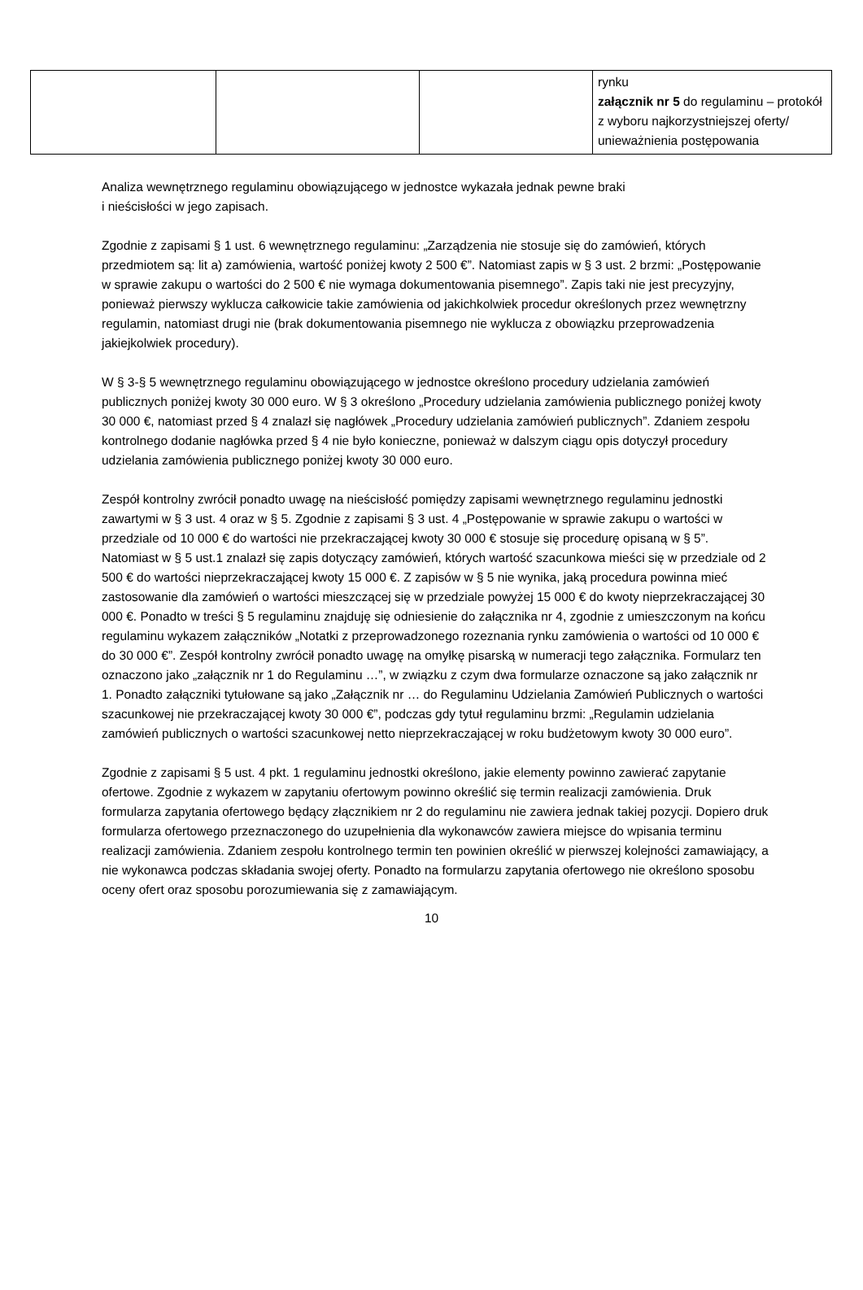| | | | rynku załącznik nr 5 do regulaminu – protokół z wyboru najkorzystniejszej oferty/ unieważnienia postępowania |
Analiza wewnętrznego regulaminu obowiązującego w jednostce wykazała jednak pewne braki
i nieścisłości w jego zapisach.
Zgodnie z zapisami § 1 ust. 6 wewnętrznego regulaminu: „Zarządzenia nie stosuje się do zamówień, których przedmiotem są: lit a) zamówienia, wartość poniżej kwoty 2 500 €”. Natomiast zapis w § 3 ust. 2 brzmi: „Postępowanie w sprawie zakupu o wartości do 2 500 € nie wymaga dokumentowania pisemnego”. Zapis taki nie jest precyzyjny, ponieważ pierwszy wyklucza całkowicie takie zamówienia od jakichkolwiek procedur określonych przez wewnętrzny regulamin, natomiast drugi nie (brak dokumentowania pisemnego nie wyklucza z obowiązku przeprowadzenia jakiejkolwiek procedury).
W § 3-§ 5 wewnętrznego regulaminu obowiązującego w jednostce określono procedury udzielania zamówień publicznych poniżej kwoty 30 000 euro. W § 3 określono „Procedury udzielania zamówienia publicznego poniżej kwoty 30 000 €, natomiast przed § 4 znalazł się nagłówek „Procedury udzielania zamówień publicznych”. Zdaniem zespołu kontrolnego dodanie nagłówka przed § 4 nie było konieczne, ponieważ w dalszym ciągu opis dotyczył procedury udzielania zamówienia publicznego poniżej kwoty 30 000 euro.
Zespół kontrolny zwrócił ponadto uwagę na nieścisłość pomiędzy zapisami wewnętrznego regulaminu jednostki zawartymi w § 3 ust. 4 oraz w § 5. Zgodnie z zapisami § 3 ust. 4 „Postępowanie w sprawie zakupu o wartości w przedziale od 10 000 € do wartości nie przekraczającej kwoty 30 000 € stosuje się procedurę opisaną w § 5”. Natomiast w § 5 ust.1 znalazł się zapis dotyczący zamówień, których wartość szacunkowa mieści się w przedziale od 2 500 € do wartości nieprzekraczającej kwoty 15 000 €. Z zapisów w § 5 nie wynika, jaką procedura powinna mieć zastosowanie dla zamówień o wartości mieszczącej się w przedziale powyżej 15 000 € do kwoty nieprzekraczającej 30 000 €. Ponadto w treści § 5 regulaminu znajduję się odniesienie do załącznika nr 4, zgodnie z umieszczonym na końcu regulaminu wykazem załączników „Notatki z przeprowadzonego rozeznania rynku zamówienia o wartości od 10 000 € do 30 000 €”. Zespół kontrolny zwrócił ponadto uwagę na omyłkę pisarską w numeracji tego załącznika. Formularz ten oznaczono jako „załącznik nr 1 do Regulaminu …”, w związku z czym dwa formularze oznaczone są jako załącznik nr 1. Ponadto załączniki tytułowane są jako „Załącznik nr … do Regulaminu Udzielania Zamówień Publicznych o wartości szacunkowej nie przekraczającej kwoty 30 000 €”, podczas gdy tytuł regulaminu brzmi: „Regulamin udzielania zamówień publicznych o wartości szacunkowej netto nieprzekraczającej w roku budżetowym kwoty 30 000 euro”.
Zgodnie z zapisami § 5 ust. 4 pkt. 1 regulaminu jednostki określono, jakie elementy powinno zawierać zapytanie ofertowe. Zgodnie z wykazem w zapytaniu ofertowym powinno określić się termin realizacji zamówienia. Druk formularza zapytania ofertowego będący złącznikiem nr 2 do regulaminu nie zawiera jednak takiej pozycji. Dopiero druk formularza ofertowego przeznaczonego do uzupełnienia dla wykonawców zawiera miejsce do wpisania terminu realizacji zamówienia. Zdaniem zespołu kontrolnego termin ten powinien określić w pierwszej kolejności zamawiający, a nie wykonawca podczas składania swojej oferty. Ponadto na formularzu zapytania ofertowego nie określono sposobu oceny ofert oraz sposobu porozumiewania się z zamawiającym.
10